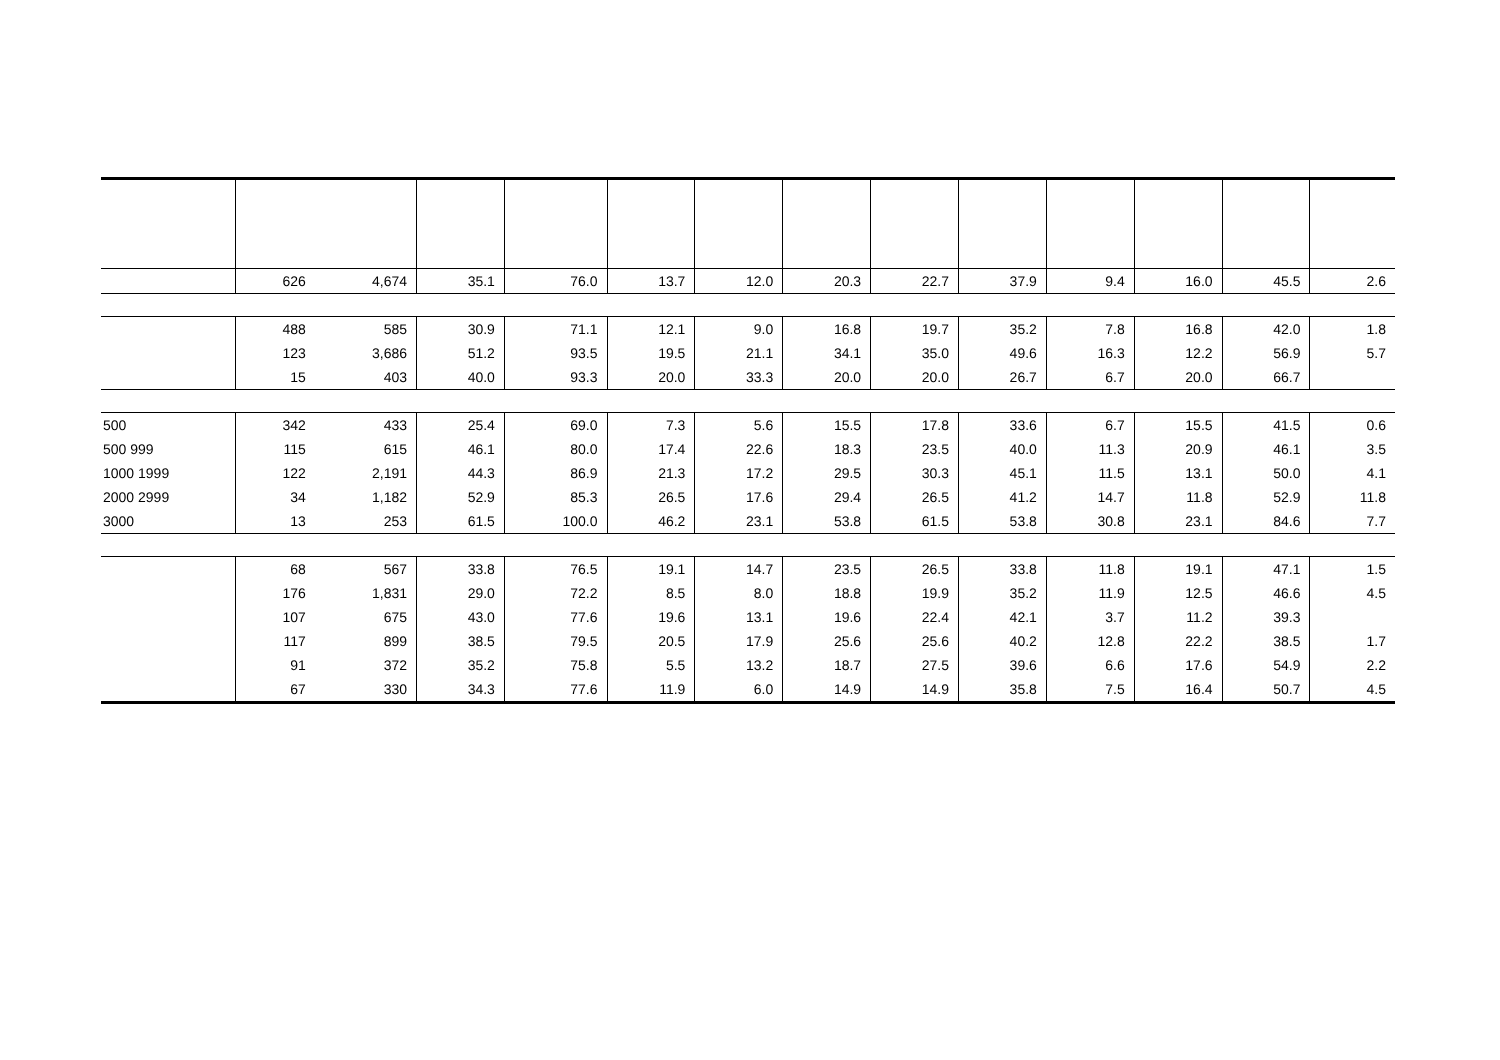| | 626 | 4,674 | 35.1 | 76.0 | 13.7 | 12.0 | 20.3 | 22.7 | 37.9 | 9.4 | 16.0 | 45.5 | 2.6 |
| | 488 | 585 | 30.9 | 71.1 | 12.1 | 9.0 | 16.8 | 19.7 | 35.2 | 7.8 | 16.8 | 42.0 | 1.8 |
| | 123 | 3,686 | 51.2 | 93.5 | 19.5 | 21.1 | 34.1 | 35.0 | 49.6 | 16.3 | 12.2 | 56.9 | 5.7 |
| | 15 | 403 | 40.0 | 93.3 | 20.0 | 33.3 | 20.0 | 20.0 | 26.7 | 6.7 | 20.0 | 66.7 | |
| 500 | 342 | 433 | 25.4 | 69.0 | 7.3 | 5.6 | 15.5 | 17.8 | 33.6 | 6.7 | 15.5 | 41.5 | 0.6 |
| 500 999 | 115 | 615 | 46.1 | 80.0 | 17.4 | 22.6 | 18.3 | 23.5 | 40.0 | 11.3 | 20.9 | 46.1 | 3.5 |
| 1000 1999 | 122 | 2,191 | 44.3 | 86.9 | 21.3 | 17.2 | 29.5 | 30.3 | 45.1 | 11.5 | 13.1 | 50.0 | 4.1 |
| 2000 2999 | 34 | 1,182 | 52.9 | 85.3 | 26.5 | 17.6 | 29.4 | 26.5 | 41.2 | 14.7 | 11.8 | 52.9 | 11.8 |
| 3000 | 13 | 253 | 61.5 | 100.0 | 46.2 | 23.1 | 53.8 | 61.5 | 53.8 | 30.8 | 23.1 | 84.6 | 7.7 |
| | 68 | 567 | 33.8 | 76.5 | 19.1 | 14.7 | 23.5 | 26.5 | 33.8 | 11.8 | 19.1 | 47.1 | 1.5 |
| | 176 | 1,831 | 29.0 | 72.2 | 8.5 | 8.0 | 18.8 | 19.9 | 35.2 | 11.9 | 12.5 | 46.6 | 4.5 |
| | 107 | 675 | 43.0 | 77.6 | 19.6 | 13.1 | 19.6 | 22.4 | 42.1 | 3.7 | 11.2 | 39.3 | |
| | 117 | 899 | 38.5 | 79.5 | 20.5 | 17.9 | 25.6 | 25.6 | 40.2 | 12.8 | 22.2 | 38.5 | 1.7 |
| | 91 | 372 | 35.2 | 75.8 | 5.5 | 13.2 | 18.7 | 27.5 | 39.6 | 6.6 | 17.6 | 54.9 | 2.2 |
| | 67 | 330 | 34.3 | 77.6 | 11.9 | 6.0 | 14.9 | 14.9 | 35.8 | 7.5 | 16.4 | 50.7 | 4.5 |